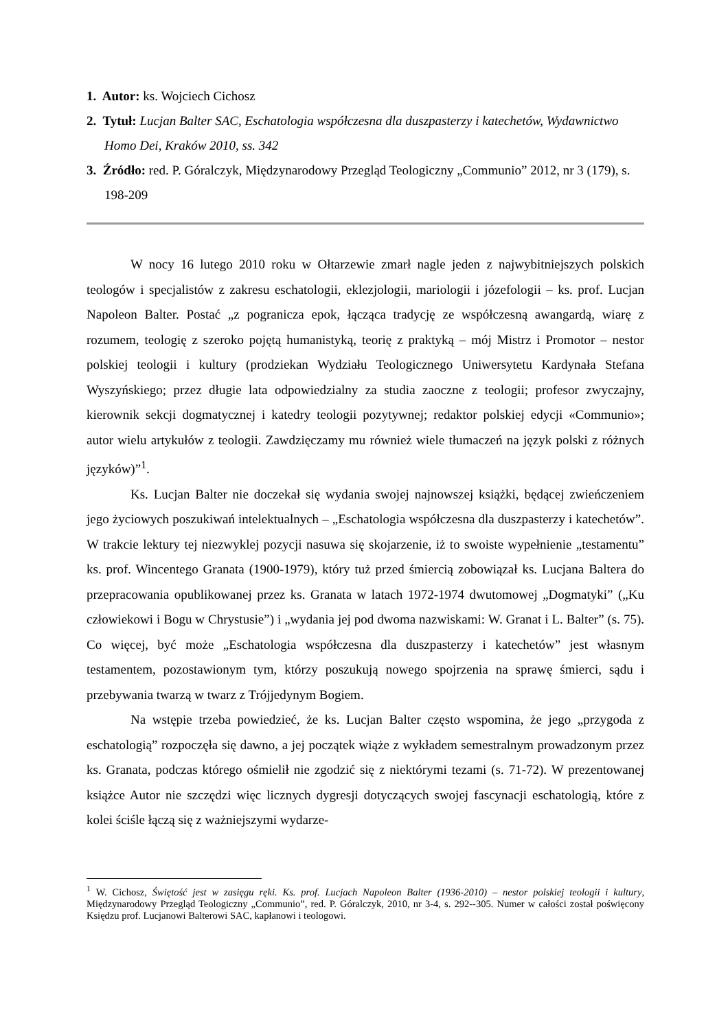1. Autor: ks. Wojciech Cichosz
2. Tytuł: Lucjan Balter SAC, Eschatologia współczesna dla duszpasterzy i katechetów, Wydawnictwo Homo Dei, Kraków 2010, ss. 342
3. Źródło: red. P. Góralczyk, Międzynarodowy Przegląd Teologiczny „Communio” 2012, nr 3 (179), s. 198-209
W nocy 16 lutego 2010 roku w Ołtarzewie zmarł nagle jeden z najwybitniejszych polskich teologów i specjalistów z zakresu eschatologii, eklezjologii, mariologii i józefologii – ks. prof. Lucjan Napoleon Balter. Postać „z pogranicza epok, łącząca tradycję ze współczesną awangardą, wiarę z rozumem, teologię z szeroko pojętą humanistyką, teorię z praktyką – mój Mistrz i Promotor – nestor polskiej teologii i kultury (prodziekan Wydziału Teologicznego Uniwersytetu Kardynała Stefana Wyszyńskiego; przez długie lata odpowiedzialny za studia zaoczne z teologii; profesor zwyczajny, kierownik sekcji dogmatycznej i katedry teologii pozytywnej; redaktor polskiej edycji «Communio»; autor wielu artykułów z teologii. Zawdzięczamy mu również wiele tłumaczeń na język polski z różnych języków)”<sup>1</sup>.
Ks. Lucjan Balter nie doczekał się wydania swojej najnowszej książki, będącej zwieńczeniem jego życiowych poszukiwań intelektualnych – „Eschatologia współczesna dla duszpasterzy i katechetów”. W trakcie lektury tej niezwyklej pozycji nasuwa się skojarzenie, iż to swoiste wypełnienie „testamentu” ks. prof. Wincentego Granata (1900-1979), który tuż przed śmiercią zobowiązał ks. Lucjana Baltera do przepracowania opublikowanej przez ks. Granata w latach 1972-1974 dwutomowej „Dogmatyki” („Ku człowiekowi i Bogu w Chrystusie”) i „wydania jej pod dwoma nazwiskami: W. Granat i L. Balter” (s. 75). Co więcej, być może „Eschatologia współczesna dla duszpasterzy i katechetów” jest własnym testamentem, pozostawionym tym, którzy poszukują nowego spojrzenia na sprawę śmierci, sądu i przebywania twarzą w twarz z Trójjedynym Bogiem.
Na wstępie trzeba powiedzieć, że ks. Lucjan Balter często wspomina, że jego „przygoda z eschatologią” rozpoczęła się dawno, a jej początek wiąże z wykładem semestralnym prowadzonym przez ks. Granata, podczas którego ośmielił nie zgodzić się z niektórymi tezami (s. 71-72). W prezentowanej książce Autor nie szczędzi więc licznych dygresji dotyczących swojej fascynacji eschatologią, które z kolei ściśle łączą się z ważniejszymi wydarze-
<sup>1</sup> W. Cichosz, Świętość jest w zasięgu ręki. Ks. prof. Lucjach Napoleon Balter (1936-2010) – nestor polskiej teologii i kultury, Międzynarodowy Przegląd Teologiczny „Communio”, red. P. Góralczyk, 2010, nr 3-4, s. 292--305. Numer w całości został poświęcony Księdzu prof. Lucjanowi Balterowi SAC, kapłanowi i teologowi.